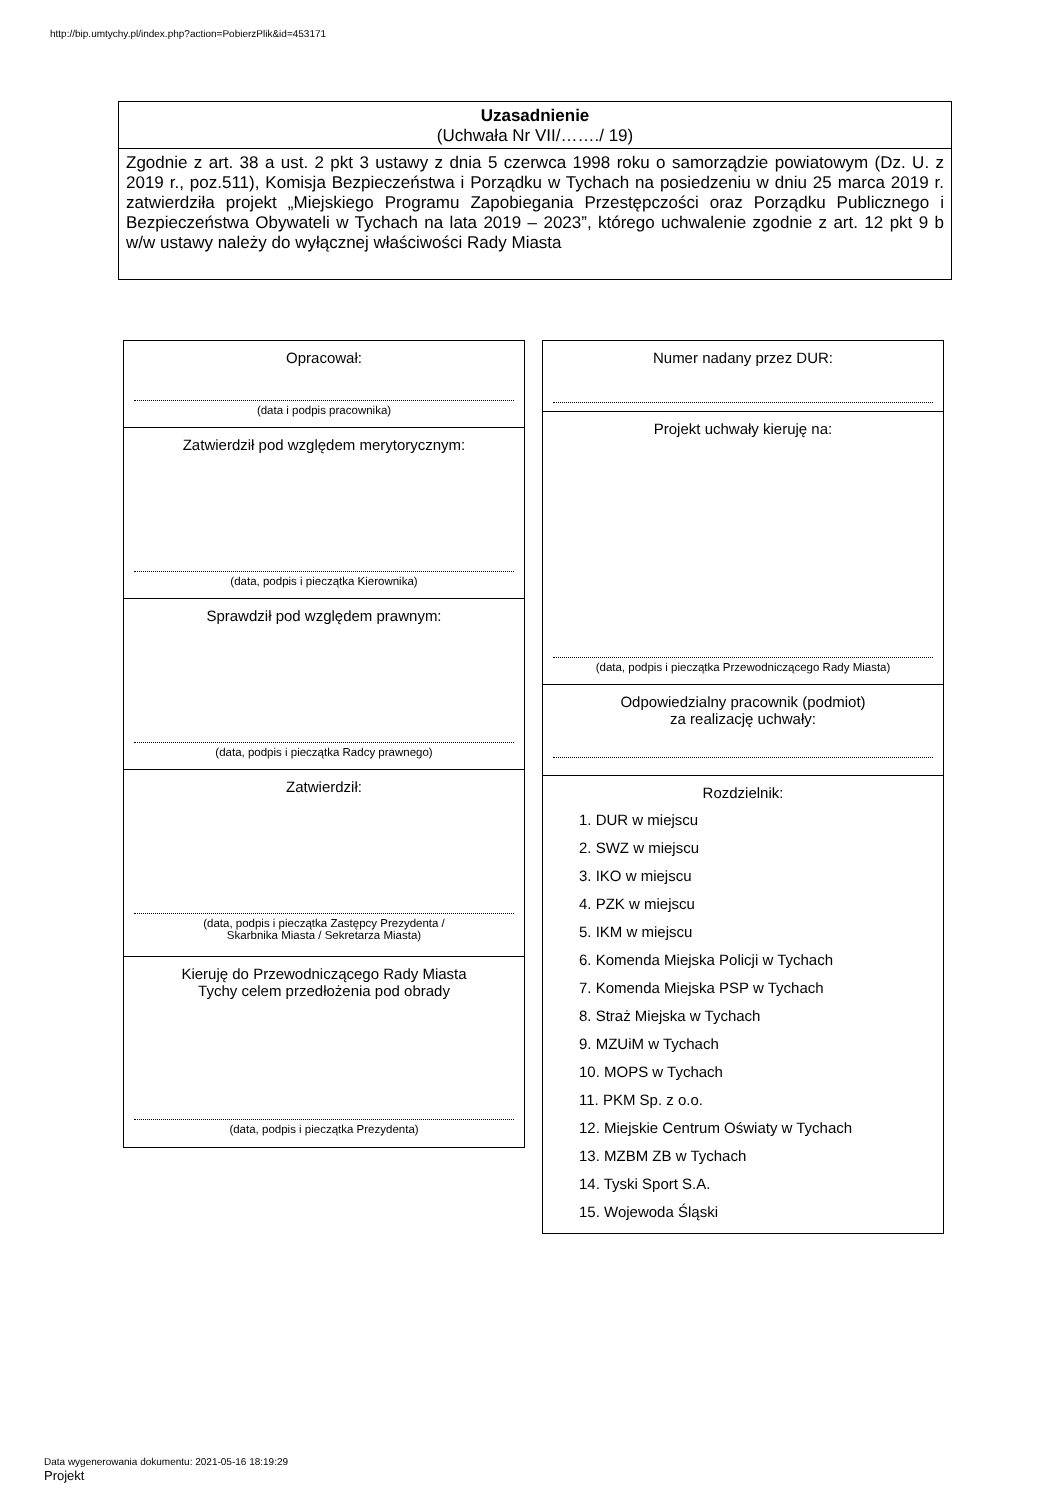http://bip.umtychy.pl/index.php?action=PobierzPlik&id=453171
Uzasadnienie
(Uchwała Nr VII/……./ 19)
Zgodnie z art. 38 a ust. 2 pkt 3 ustawy z dnia 5 czerwca 1998 roku o samorządzie powiatowym (Dz. U. z 2019 r., poz.511), Komisja Bezpieczeństwa i Porządku w Tychach na posiedzeniu w dniu 25 marca 2019 r. zatwierdziła projekt „Miejskiego Programu Zapobiegania Przestępczości oraz Porządku Publicznego i Bezpieczeństwa Obywateli w Tychach na lata 2019 – 2023”, którego uchwalenie zgodnie z art. 12 pkt 9 b w/w ustawy należy do wyłącznej właściwości Rady Miasta
Opracował:
(data i podpis pracownika)
Zatwierdził pod względem merytorycznym:
(data, podpis i pieczątka Kierownika)
Sprawdził pod względem prawnym:
(data, podpis i pieczątka Radcy prawnego)
Zatwierdził:
(data, podpis i pieczątka Zastępcy Prezydenta /
Skarbnika Miasta / Sekretarza Miasta)
Kieruję do Przewodniczącego Rady Miasta
Tychy celem przedłożenia pod obrady
(data, podpis i pieczątka Prezydenta)
Numer nadany przez DUR:
Projekt uchwały kieruję na:
(data, podpis i pieczątka Przewodniczącego Rady Miasta)
Odpowiedzialny pracownik (podmiot)
za realizację uchwały:
Rozdzielnik:
1. DUR w miejscu
2. SWZ w miejscu
3. IKO w miejscu
4. PZK w miejscu
5. IKM w miejscu
6. Komenda Miejska Policji w Tychach
7. Komenda Miejska PSP w Tychach
8. Straż Miejska w Tychach
9. MZUiM w Tychach
10. MOPS w Tychach
11. PKM Sp. z o.o.
12. Miejskie Centrum Oświaty w Tychach
13. MZBM ZB w Tychach
14. Tyski Sport S.A.
15. Wojewoda Śląski
Data wygenerowania dokumentu: 2021-05-16 18:19:29
Projekt